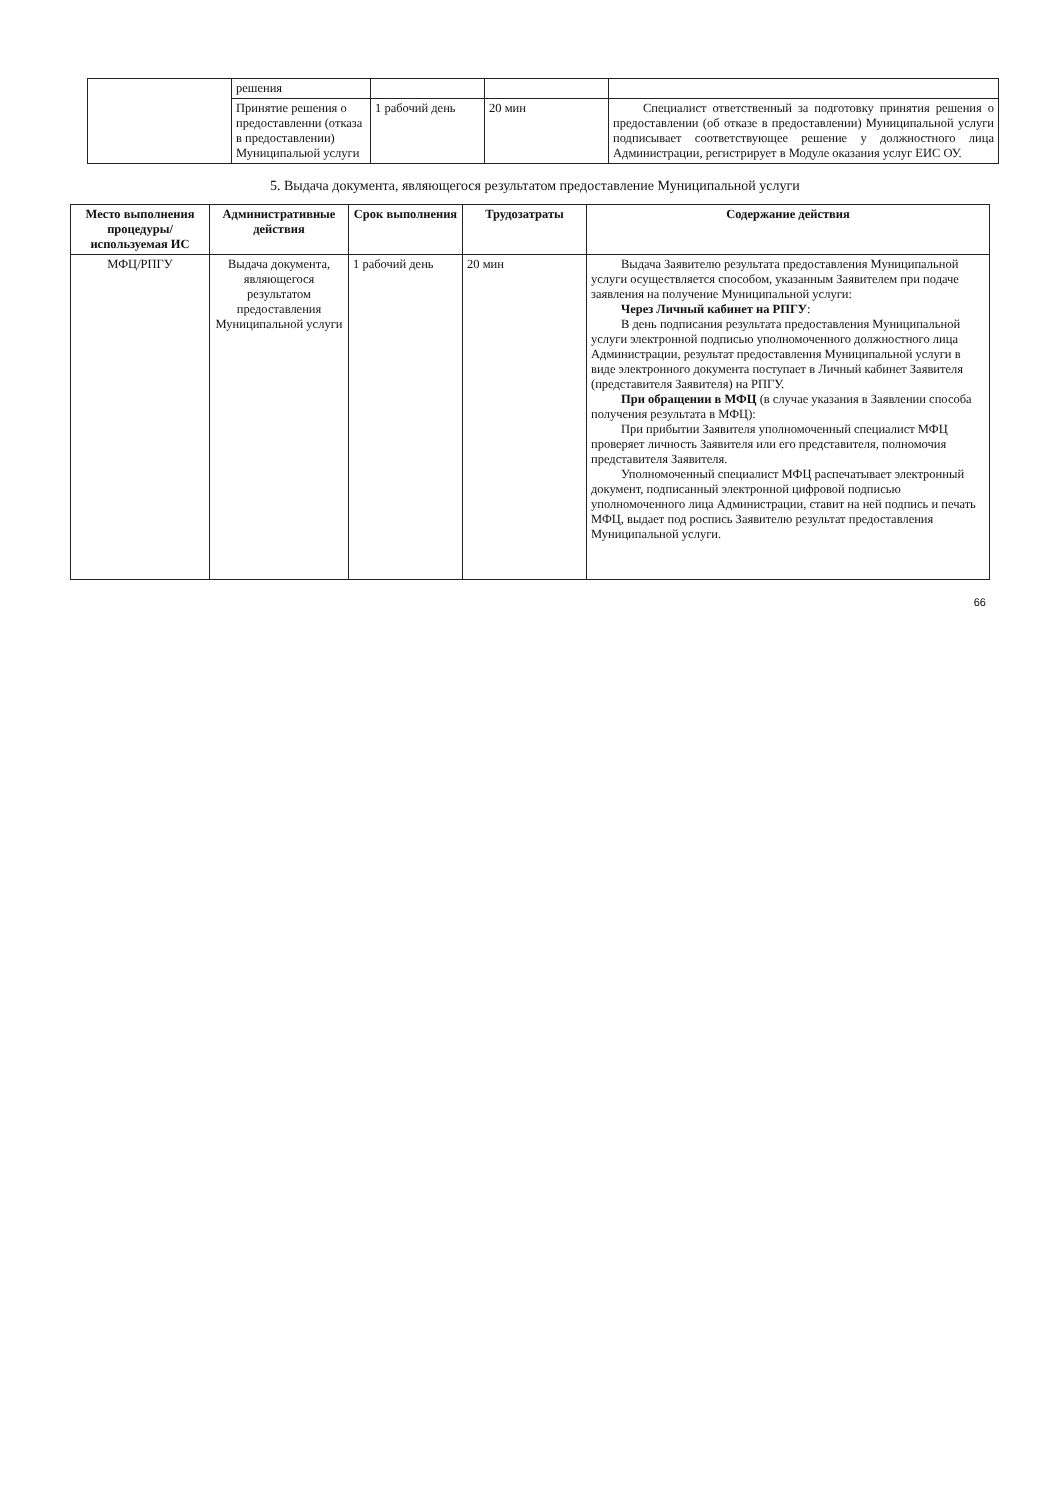| | решения | | | |
| | Принятие решения о предоставленни (отказа в предоставлении) Муниципальюй услуги | 1 рабочий день | 20 мин | Специалист ответственный за подготовку принятия решения о предоставлении (об отказе в предоставлении) Муниципальной услуги подписывает соответствующее решение у должностного лица Администрации, регистрирует в Модуле оказания услуг ЕИС ОУ. |
5. Выдача документа, являющегося результатом предоставление Муниципальной услуги
| Место выполнения процедуры/используемая ИС | Административные действия | Срок выполнения | Трудозатраты | Содержание действия |
| --- | --- | --- | --- | --- |
| МФЦ/РПГУ | Выдача документа, являющегося результатом предоставления Муниципальной услуги | 1 рабочий день | 20 мин | Выдача Заявителю результата предоставления Муниципальной услуги осуществляется способом, указанным Заявителем при подаче заявления на получение Муниципальной услуги: Через Личный кабинет на РПГУ : В день подписания результата предоставления Муниципальной услуги электронной подписью уполномоченного должностного лица Администрации, результат предоставления Муниципальной услуги в виде электронного документа поступает в Личный кабинет Заявителя (представителя Заявителя) на РПГУ. При обращении в МФЦ (в случае указания в Заявлении способа получения результата в МФЦ): При прибытии Заявителя уполномоченный специалист МФЦ проверяет личность Заявителя или его представителя, полномочия представителя Заявителя. Уполномоченный специалист МФЦ распечатывает электронный документ, подписанный электронной цифровой подписью уполномоченного лица Администрации, ставит на ней подпись и печать МФЦ, выдает под роспись Заявителю результат предоставления Муниципальной услуги. |
66